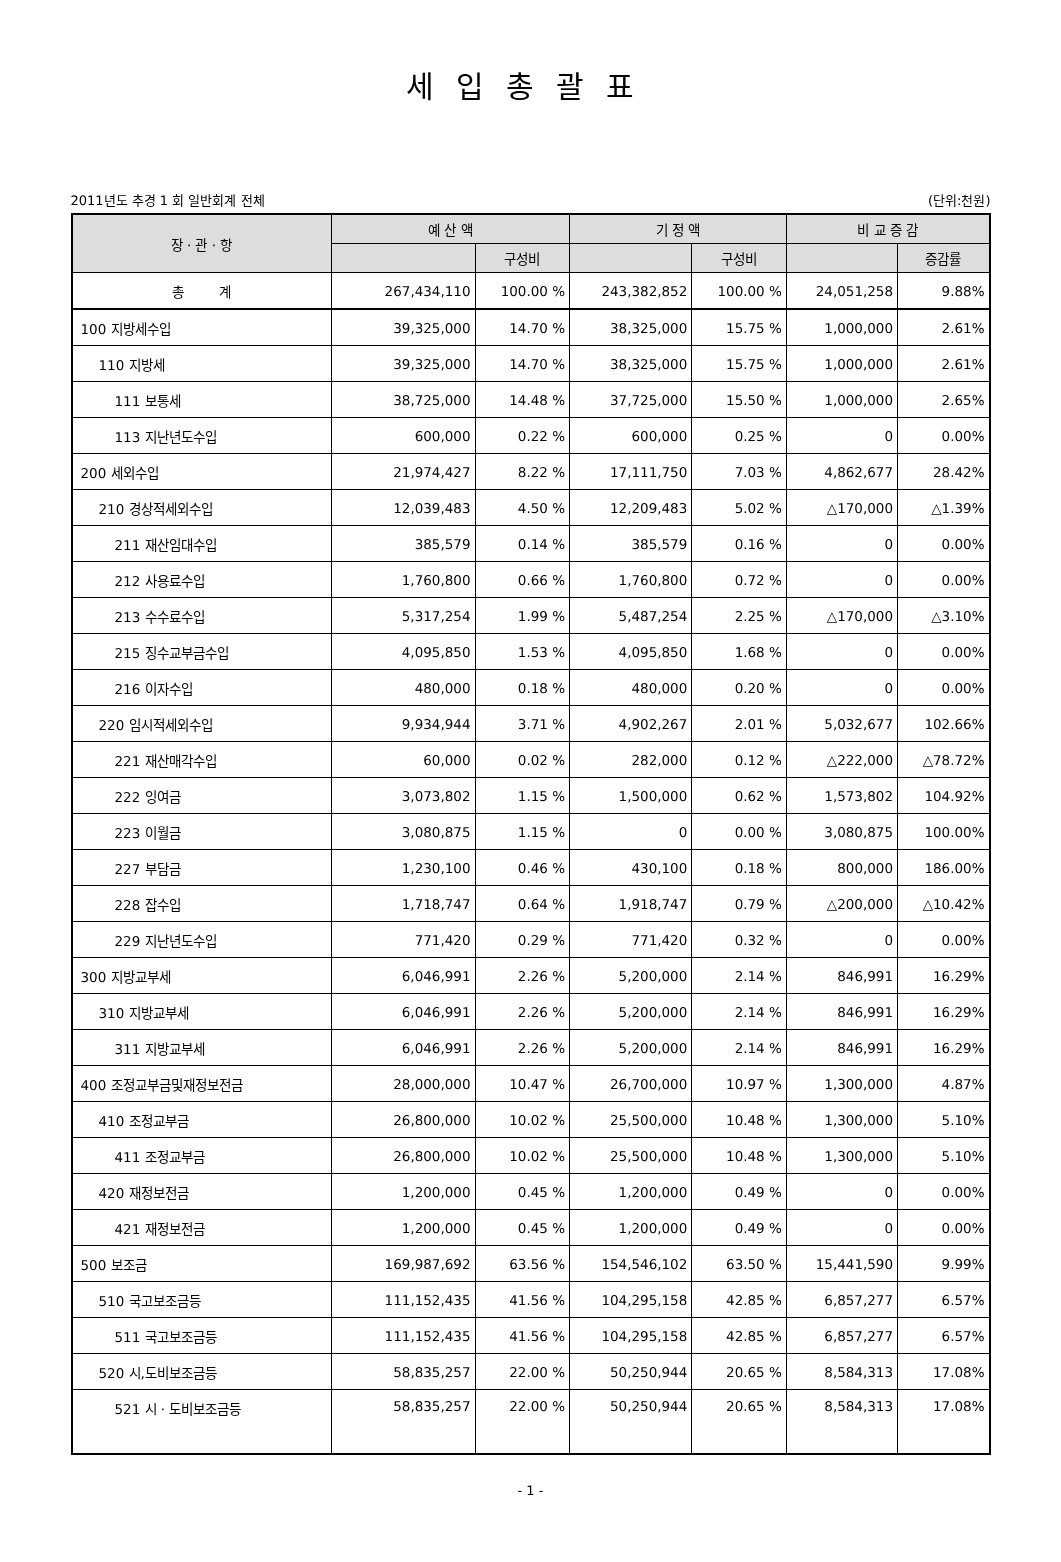세입총괄표
2011년도 추경 1 회 일반회계 전체 (단위:천원)
| 장 · 관 · 항 | 예 산 액 | | 기 정 액 | | 비 교 증 감 | |
| --- | --- | --- | --- | --- | --- | --- |
| | | 구성비 | | 구성비 | | 증감률 |
| 총 계 | 267,434,110 | 100.00 % | 243,382,852 | 100.00 % | 24,051,258 | 9.88% |
| 100 지방세수입 | 39,325,000 | 14.70 % | 38,325,000 | 15.75 % | 1,000,000 | 2.61% |
| 110 지방세 | 39,325,000 | 14.70 % | 38,325,000 | 15.75 % | 1,000,000 | 2.61% |
| 111 보통세 | 38,725,000 | 14.48 % | 37,725,000 | 15.50 % | 1,000,000 | 2.65% |
| 113 지난년도수입 | 600,000 | 0.22 % | 600,000 | 0.25 % | 0 | 0.00% |
| 200 세외수입 | 21,974,427 | 8.22 % | 17,111,750 | 7.03 % | 4,862,677 | 28.42% |
| 210 경상적세외수입 | 12,039,483 | 4.50 % | 12,209,483 | 5.02 % | △170,000 | △1.39% |
| 211 재산임대수입 | 385,579 | 0.14 % | 385,579 | 0.16 % | 0 | 0.00% |
| 212 사용료수입 | 1,760,800 | 0.66 % | 1,760,800 | 0.72 % | 0 | 0.00% |
| 213 수수료수입 | 5,317,254 | 1.99 % | 5,487,254 | 2.25 % | △170,000 | △3.10% |
| 215 징수교부금수입 | 4,095,850 | 1.53 % | 4,095,850 | 1.68 % | 0 | 0.00% |
| 216 이자수입 | 480,000 | 0.18 % | 480,000 | 0.20 % | 0 | 0.00% |
| 220 임시적세외수입 | 9,934,944 | 3.71 % | 4,902,267 | 2.01 % | 5,032,677 | 102.66% |
| 221 재산매각수입 | 60,000 | 0.02 % | 282,000 | 0.12 % | △222,000 | △78.72% |
| 222 잉여금 | 3,073,802 | 1.15 % | 1,500,000 | 0.62 % | 1,573,802 | 104.92% |
| 223 이월금 | 3,080,875 | 1.15 % | 0 | 0.00 % | 3,080,875 | 100.00% |
| 227 부담금 | 1,230,100 | 0.46 % | 430,100 | 0.18 % | 800,000 | 186.00% |
| 228 잡수입 | 1,718,747 | 0.64 % | 1,918,747 | 0.79 % | △200,000 | △10.42% |
| 229 지난년도수입 | 771,420 | 0.29 % | 771,420 | 0.32 % | 0 | 0.00% |
| 300 지방교부세 | 6,046,991 | 2.26 % | 5,200,000 | 2.14 % | 846,991 | 16.29% |
| 310 지방교부세 | 6,046,991 | 2.26 % | 5,200,000 | 2.14 % | 846,991 | 16.29% |
| 311 지방교부세 | 6,046,991 | 2.26 % | 5,200,000 | 2.14 % | 846,991 | 16.29% |
| 400 조정교부금및재정보전금 | 28,000,000 | 10.47 % | 26,700,000 | 10.97 % | 1,300,000 | 4.87% |
| 410 조정교부금 | 26,800,000 | 10.02 % | 25,500,000 | 10.48 % | 1,300,000 | 5.10% |
| 411 조정교부금 | 26,800,000 | 10.02 % | 25,500,000 | 10.48 % | 1,300,000 | 5.10% |
| 420 재정보전금 | 1,200,000 | 0.45 % | 1,200,000 | 0.49 % | 0 | 0.00% |
| 421 재정보전금 | 1,200,000 | 0.45 % | 1,200,000 | 0.49 % | 0 | 0.00% |
| 500 보조금 | 169,987,692 | 63.56 % | 154,546,102 | 63.50 % | 15,441,590 | 9.99% |
| 510 국고보조금등 | 111,152,435 | 41.56 % | 104,295,158 | 42.85 % | 6,857,277 | 6.57% |
| 511 국고보조금등 | 111,152,435 | 41.56 % | 104,295,158 | 42.85 % | 6,857,277 | 6.57% |
| 520 시,도비보조금등 | 58,835,257 | 22.00 % | 50,250,944 | 20.65 % | 8,584,313 | 17.08% |
| 521 시 · 도비보조금등 | 58,835,257 | 22.00 % | 50,250,944 | 20.65 % | 8,584,313 | 17.08% |
- 1 -